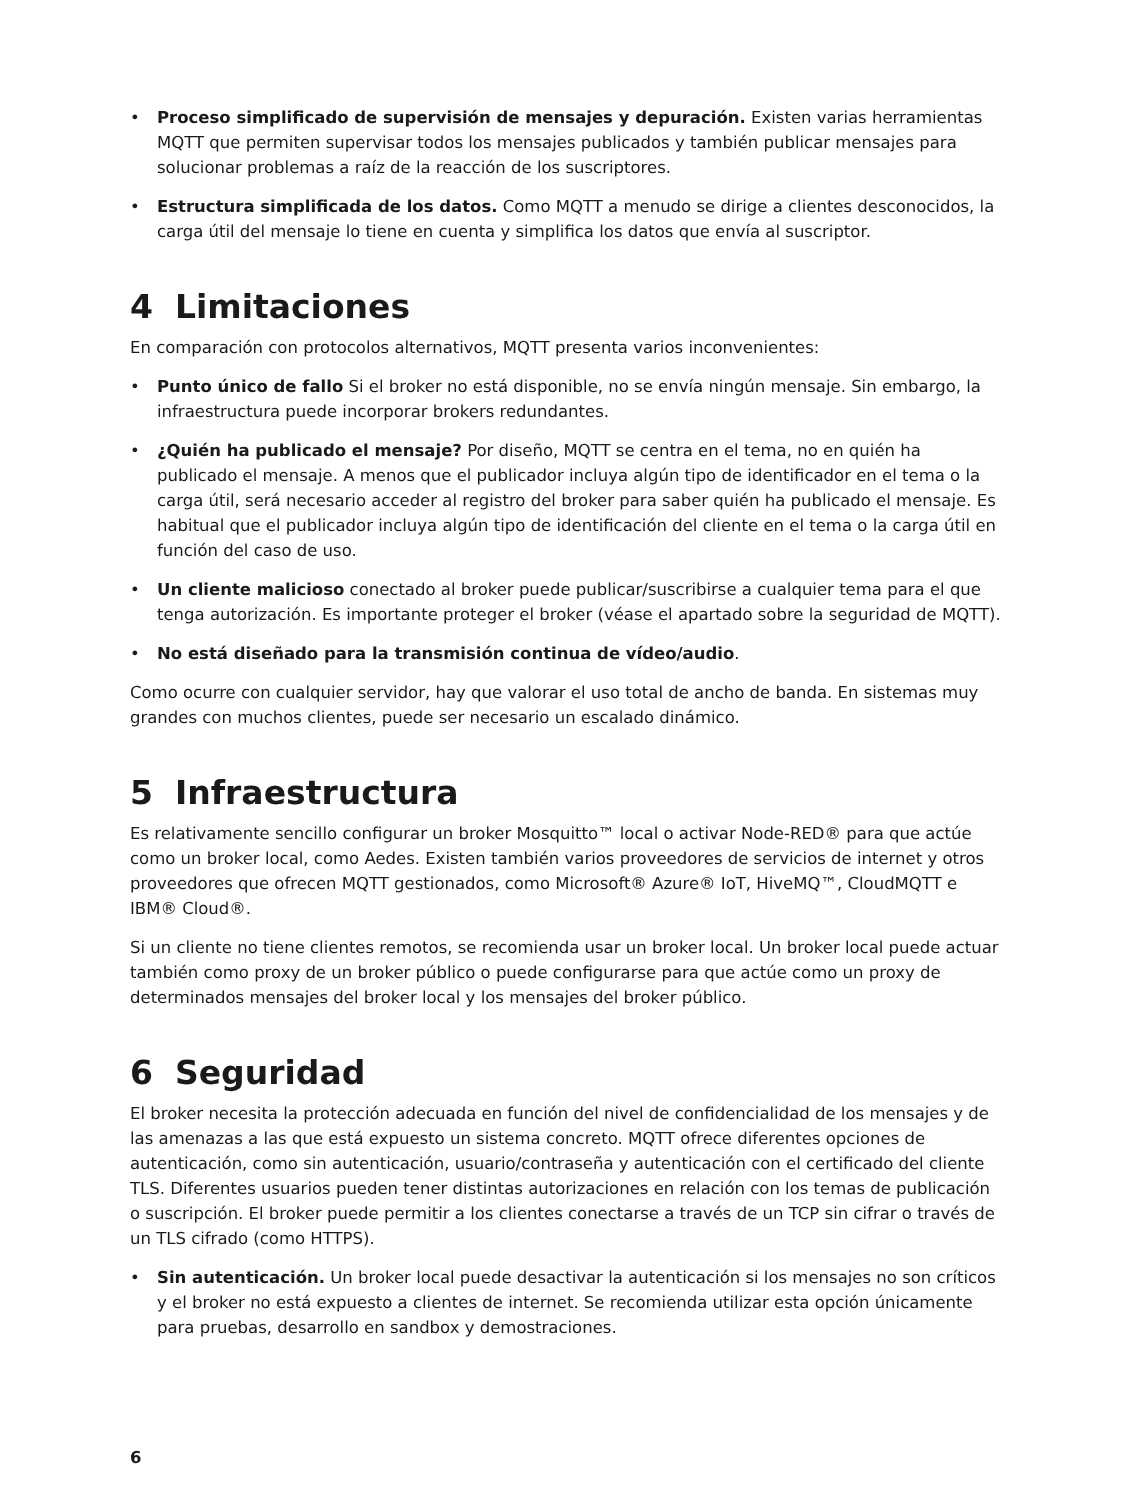• Proceso simplificado de supervisión de mensajes y depuración. Existen varias herramientas MQTT que permiten supervisar todos los mensajes publicados y también publicar mensajes para solucionar problemas a raíz de la reacción de los suscriptores.
• Estructura simplificada de los datos. Como MQTT a menudo se dirige a clientes desconocidos, la carga útil del mensaje lo tiene en cuenta y simplifica los datos que envía al suscriptor.
4 Limitaciones
En comparación con protocolos alternativos, MQTT presenta varios inconvenientes:
• Punto único de fallo Si el broker no está disponible, no se envía ningún mensaje. Sin embargo, la infraestructura puede incorporar brokers redundantes.
• ¿Quién ha publicado el mensaje? Por diseño, MQTT se centra en el tema, no en quién ha publicado el mensaje. A menos que el publicador incluya algún tipo de identificador en el tema o la carga útil, será necesario acceder al registro del broker para saber quién ha publicado el mensaje. Es habitual que el publicador incluya algún tipo de identificación del cliente en el tema o la carga útil en función del caso de uso.
• Un cliente malicioso conectado al broker puede publicar/suscribirse a cualquier tema para el que tenga autorización. Es importante proteger el broker (véase el apartado sobre la seguridad de MQTT).
• No está diseñado para la transmisión continua de vídeo/audio.
Como ocurre con cualquier servidor, hay que valorar el uso total de ancho de banda. En sistemas muy grandes con muchos clientes, puede ser necesario un escalado dinámico.
5 Infraestructura
Es relativamente sencillo configurar un broker Mosquitto™ local o activar Node-RED® para que actúe como un broker local, como Aedes. Existen también varios proveedores de servicios de internet y otros proveedores que ofrecen MQTT gestionados, como Microsoft® Azure® IoT, HiveMQ™, CloudMQTT e IBM® Cloud®.
Si un cliente no tiene clientes remotos, se recomienda usar un broker local. Un broker local puede actuar también como proxy de un broker público o puede configurarse para que actúe como un proxy de determinados mensajes del broker local y los mensajes del broker público.
6 Seguridad
El broker necesita la protección adecuada en función del nivel de confidencialidad de los mensajes y de las amenazas a las que está expuesto un sistema concreto. MQTT ofrece diferentes opciones de autenticación, como sin autenticación, usuario/contraseña y autenticación con el certificado del cliente TLS. Diferentes usuarios pueden tener distintas autorizaciones en relación con los temas de publicación o suscripción. El broker puede permitir a los clientes conectarse a través de un TCP sin cifrar o través de un TLS cifrado (como HTTPS).
• Sin autenticación. Un broker local puede desactivar la autenticación si los mensajes no son críticos y el broker no está expuesto a clientes de internet. Se recomienda utilizar esta opción únicamente para pruebas, desarrollo en sandbox y demostraciones.
6